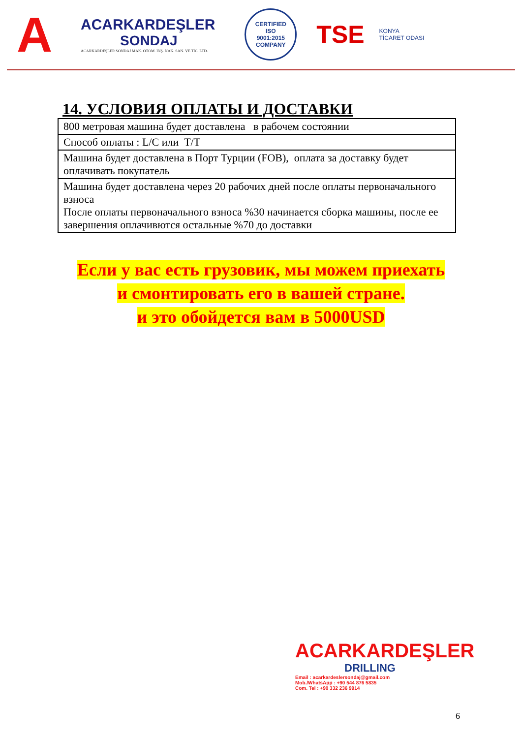A
ACARKARDEŞLER
SONDAJ
ACARKARDEŞLER SONDAJ MAK. OTOM. İNŞ. NAK. SAN. VE TİC. LTD.
CERTIFIED
ISO
9001:2015
COMPANY
TSE
KONYA
TİCARET ODASI
14. УСЛОВИЯ ОПЛАТЫ И ДОСТАВКИ
| 800 метровая машина будет доставлена в рабочем состоянии |
| Способ оплаты : L/C или T/T |
| Машина будет доставлена в Порт Турции (FOB), оплата за доставку будет оплачивать покупатель |
| Машина будет доставлена через 20 рабочих дней после оплаты первоначального взноса После оплаты первоначального взноса %30 начинается сборка машины, после ее завершения оплачивются остальные %70 до доставки |
Если у вас есть грузовик, мы можем приехать
и смонтировать его в вашей стране.
и это обойдется вам в 5000USD
ACARKARDEŞLER
DRILLING
Email : acarkardeslersondaj@gmail.com
Mob./WhatsApp : +90 544 876 5835
Com. Tel : +90 332 236 9914
6